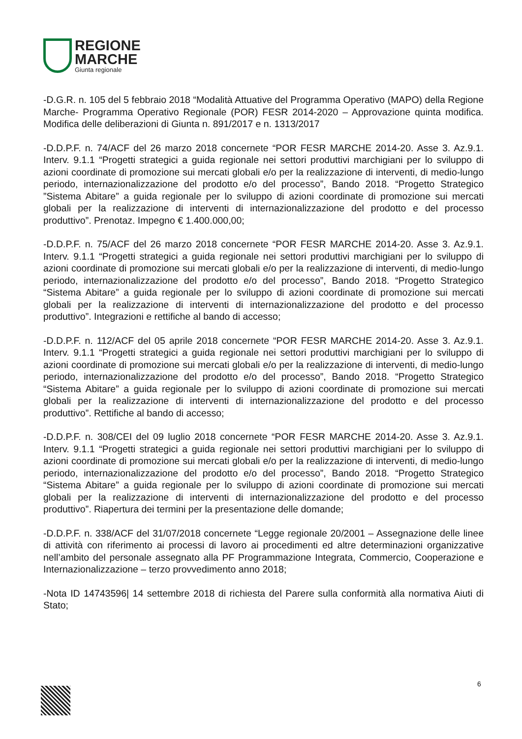REGIONE
MARCHE
Giunta regionale
-D.G.R. n. 105 del 5 febbraio 2018 “Modalità Attuative del Programma Operativo (MAPO) della Regione Marche- Programma Operativo Regionale (POR) FESR 2014-2020 – Approvazione quinta modifica. Modifica delle deliberazioni di Giunta n. 891/2017 e n. 1313/2017
-D.D.P.F. n. 74/ACF del 26 marzo 2018 concernete “POR FESR MARCHE 2014-20. Asse 3. Az.9.1. Interv. 9.1.1 “Progetti strategici a guida regionale nei settori produttivi marchigiani per lo sviluppo di azioni coordinate di promozione sui mercati globali e/o per la realizzazione di interventi, di medio-lungo periodo, internazionalizzazione del prodotto e/o del processo”, Bando 2018. “Progetto Strategico ”Sistema Abitare” a guida regionale per lo sviluppo di azioni coordinate di promozione sui mercati globali per la realizzazione di interventi di internazionalizzazione del prodotto e del processo produttivo”. Prenotaz. Impegno € 1.400.000,00;
-D.D.P.F. n. 75/ACF del 26 marzo 2018 concernete “POR FESR MARCHE 2014-20. Asse 3. Az.9.1. Interv. 9.1.1 “Progetti strategici a guida regionale nei settori produttivi marchigiani per lo sviluppo di azioni coordinate di promozione sui mercati globali e/o per la realizzazione di interventi, di medio-lungo periodo, internazionalizzazione del prodotto e/o del processo”, Bando 2018. “Progetto Strategico “Sistema Abitare” a guida regionale per lo sviluppo di azioni coordinate di promozione sui mercati globali per la realizzazione di interventi di internazionalizzazione del prodotto e del processo produttivo”. Integrazioni e rettifiche al bando di accesso;
-D.D.P.F. n. 112/ACF del 05 aprile 2018 concernete “POR FESR MARCHE 2014-20. Asse 3. Az.9.1. Interv. 9.1.1 “Progetti strategici a guida regionale nei settori produttivi marchigiani per lo sviluppo di azioni coordinate di promozione sui mercati globali e/o per la realizzazione di interventi, di medio-lungo periodo, internazionalizzazione del prodotto e/o del processo”, Bando 2018. “Progetto Strategico “Sistema Abitare” a guida regionale per lo sviluppo di azioni coordinate di promozione sui mercati globali per la realizzazione di interventi di internazionalizzazione del prodotto e del processo produttivo”. Rettifiche al bando di accesso;
-D.D.P.F. n. 308/CEI del 09 luglio 2018 concernete “POR FESR MARCHE 2014-20. Asse 3. Az.9.1. Interv. 9.1.1 “Progetti strategici a guida regionale nei settori produttivi marchigiani per lo sviluppo di azioni coordinate di promozione sui mercati globali e/o per la realizzazione di interventi, di medio-lungo periodo, internazionalizzazione del prodotto e/o del processo”, Bando 2018. “Progetto Strategico “Sistema Abitare” a guida regionale per lo sviluppo di azioni coordinate di promozione sui mercati globali per la realizzazione di interventi di internazionalizzazione del prodotto e del processo produttivo”. Riapertura dei termini per la presentazione delle domande;
-D.D.P.F. n. 338/ACF del 31/07/2018 concernete “Legge regionale 20/2001 – Assegnazione delle linee di attività con riferimento ai processi di lavoro ai procedimenti ed altre determinazioni organizzative nell’ambito del personale assegnato alla PF Programmazione Integrata, Commercio, Cooperazione e Internazionalizzazione – terzo provvedimento anno 2018;
-Nota ID 14743596| 14 settembre 2018 di richiesta del Parere sulla conformità alla normativa Aiuti di Stato;
6